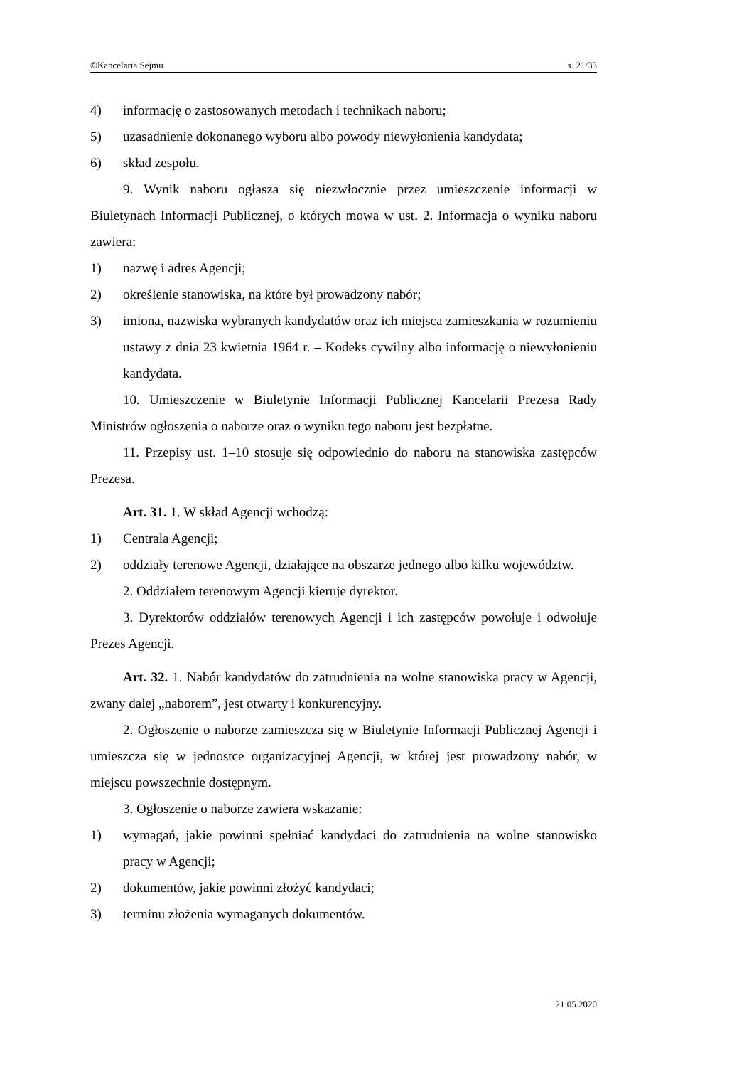©Kancelaria Sejmu s. 21/33
4) informację o zastosowanych metodach i technikach naboru;
5) uzasadnienie dokonanego wyboru albo powody niewyłonienia kandydata;
6) skład zespołu.
9. Wynik naboru ogłasza się niezwłocznie przez umieszczenie informacji w Biuletynach Informacji Publicznej, o których mowa w ust. 2. Informacja o wyniku naboru zawiera:
1) nazwę i adres Agencji;
2) określenie stanowiska, na które był prowadzony nabór;
3) imiona, nazwiska wybranych kandydatów oraz ich miejsca zamieszkania w rozumieniu ustawy z dnia 23 kwietnia 1964 r. – Kodeks cywilny albo informację o niewyłonieniu kandydata.
10. Umieszczenie w Biuletynie Informacji Publicznej Kancelarii Prezesa Rady Ministrów ogłoszenia o naborze oraz o wyniku tego naboru jest bezpłatne.
11. Przepisy ust. 1–10 stosuje się odpowiednio do naboru na stanowiska zastępców Prezesa.
Art. 31. 1. W skład Agencji wchodzą:
1) Centrala Agencji;
2) oddziały terenowe Agencji, działające na obszarze jednego albo kilku województw.
2. Oddziałem terenowym Agencji kieruje dyrektor.
3. Dyrektorów oddziałów terenowych Agencji i ich zastępców powołuje i odwołuje Prezes Agencji.
Art. 32. 1. Nabór kandydatów do zatrudnienia na wolne stanowiska pracy w Agencji, zwany dalej „naborem”, jest otwarty i konkurencyjny.
2. Ogłoszenie o naborze zamieszcza się w Biuletynie Informacji Publicznej Agencji i umieszcza się w jednostce organizacyjnej Agencji, w której jest prowadzony nabór, w miejscu powszechnie dostępnym.
3. Ogłoszenie o naborze zawiera wskazanie:
1) wymagań, jakie powinni spełniać kandydaci do zatrudnienia na wolne stanowisko pracy w Agencji;
2) dokumentów, jakie powinni złożyć kandydaci;
3) terminu złożenia wymaganych dokumentów.
21.05.2020